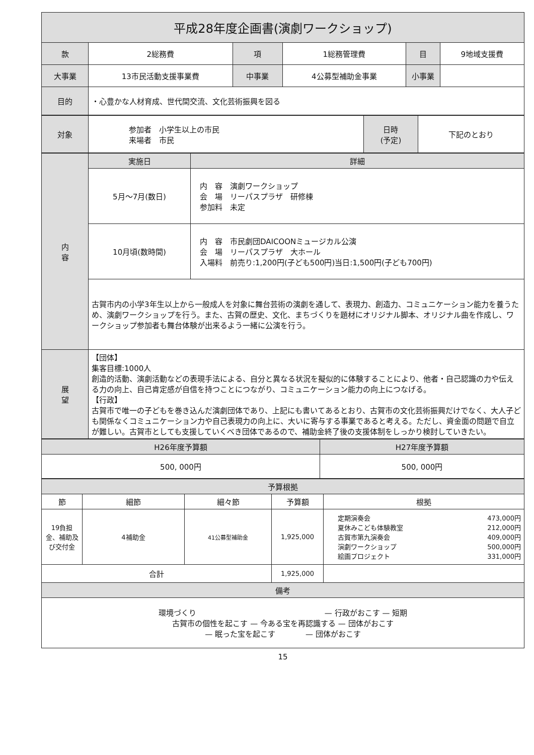| 平成28年度企画書(演劇ワークショップ) | | | | | |
| 款 | 2総務費 | 項 | 1総務管理費 | 目 | 9地域支援費 |
| 大事業 | 13市民活動支援事業費 | 中事業 | 4公募型補助金事業 | 小事業 | |
| 目的 | ・心豊かな人材育成、世代間交流、文化芸術振興を図る | | | | |
| 対象 | 参加者 小学生以上の市民 来場者 市民 | 日時 (予定) | 下記のとおり |
| 内 容 | 実施日 | 詳細 |
| | 5月～7月(数日) | 内 容 演劇ワークショップ 会 場 リーパスプラザ 研修棟 参加料 未定 |
| | 10月頃(数時間) | 内 容 市民劇団DAICOONミュージカル公演 会 場 リーパスプラザ 大ホール 入場料 前売り:1,200円(子ども500円)当日:1,500円(子ども700円) |
| | 古賀市内の小学3年生以上から一般成人を対象に舞台芸術の演劇を通して、表現力、創造力、コミュニケーション能力を養うため、演劇ワークショップを行う。また、古賀の歴史、文化、まちづくりを題材にオリジナル脚本、オリジナル曲を作成し、ワークショップ参加者も舞台体験が出来るよう一緒に公演を行う。 | |
| 展 望 | 【団体】 集客目標:1000人 創造的活動、演劇活動などの表現手法による、自分と異なる状況を擬似的に体験することにより、他者・自己認識の力や伝える力の向上、自己肯定感が自信を持つことにつながり、コミュニケーション能力の向上につなげる。 【行政】 古賀市で唯一の子どもを巻き込んだ演劇団体であり、上記にも書いてあるとおり、古賀市の文化芸術振興だけでなく、大人子ども関係なくコミュニケーション力や自己表現力の向上に、大いに寄与する事業であると考える。ただし、資金面の問題で自立が難しい。古賀市としても支援していくべき団体であるので、補助金終了後の支援体制をしっかり検討していきたい。 | |
| H26年度予算額 | H27年度予算額 |
| 500, 000円 | 500, 000円 |
| 予算根拠 | | | | |
| 節 | 細節 | 細々節 | 予算額 | 根拠 |
| 19負担金、補助及び交付金 | 4補助金 | 41公募型補助金 | 1,925,000 | / 定期演奏会 / 473,000円 / / 夏休みこども体験教室 / 212,000円 / / 古賀市第九演奏会 / 409,000円 / / 演劇ワークショップ / 500,000円 / / 絵画プロジェクト / 331,000円 / |
| 合計 | | | 1,925,000 | |
| 備考 | | | | |
| 環境づくり — 行政がおこす — 短期 古賀市の個性を起こす — 今ある宝を再認識する — 団体がおこす — 眠った宝を起こす — 団体がおこす | | | | |
15